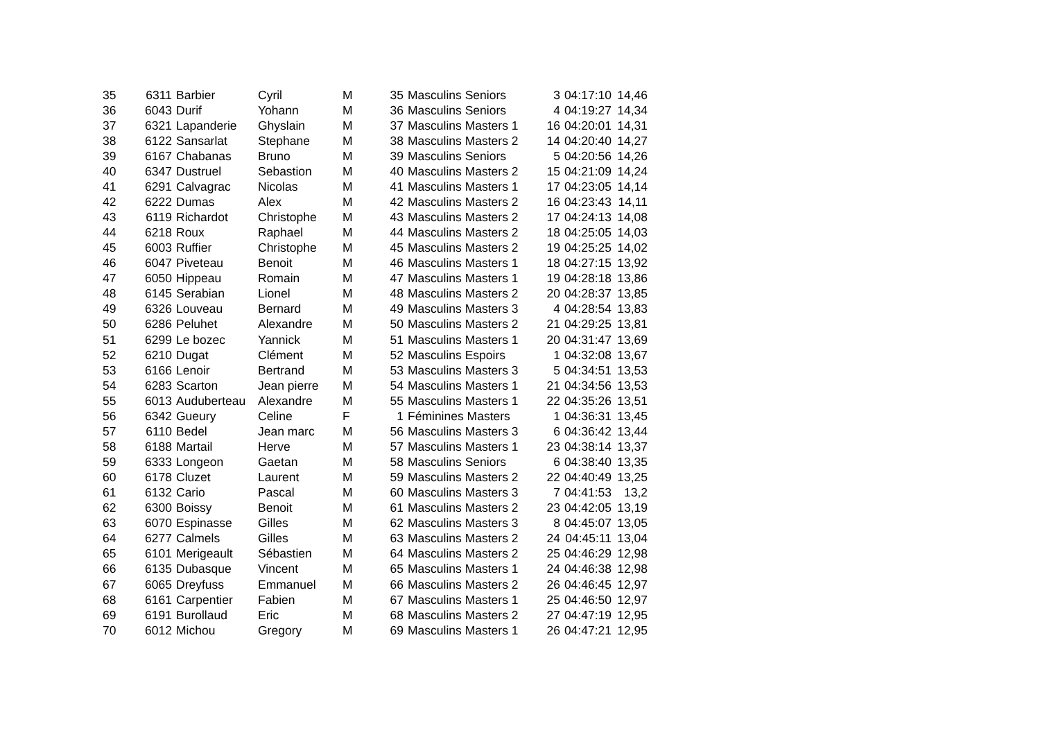| 35 | 6311 | Barbier | Cyril | M | 35 | Masculins Seniors | 3 | 04:17:10 | 14,46 |
| 36 | 6043 | Durif | Yohann | M | 36 | Masculins Seniors | 4 | 04:19:27 | 14,34 |
| 37 | 6321 | Lapanderie | Ghyslain | M | 37 | Masculins Masters 1 | 16 | 04:20:01 | 14,31 |
| 38 | 6122 | Sansarlat | Stephane | M | 38 | Masculins Masters 2 | 14 | 04:20:40 | 14,27 |
| 39 | 6167 | Chabanas | Bruno | M | 39 | Masculins Seniors | 5 | 04:20:56 | 14,26 |
| 40 | 6347 | Dustruel | Sebastion | M | 40 | Masculins Masters 2 | 15 | 04:21:09 | 14,24 |
| 41 | 6291 | Calvagrac | Nicolas | M | 41 | Masculins Masters 1 | 17 | 04:23:05 | 14,14 |
| 42 | 6222 | Dumas | Alex | M | 42 | Masculins Masters 2 | 16 | 04:23:43 | 14,11 |
| 43 | 6119 | Richardot | Christophe | M | 43 | Masculins Masters 2 | 17 | 04:24:13 | 14,08 |
| 44 | 6218 | Roux | Raphael | M | 44 | Masculins Masters 2 | 18 | 04:25:05 | 14,03 |
| 45 | 6003 | Ruffier | Christophe | M | 45 | Masculins Masters 2 | 19 | 04:25:25 | 14,02 |
| 46 | 6047 | Piveteau | Benoit | M | 46 | Masculins Masters 1 | 18 | 04:27:15 | 13,92 |
| 47 | 6050 | Hippeau | Romain | M | 47 | Masculins Masters 1 | 19 | 04:28:18 | 13,86 |
| 48 | 6145 | Serabian | Lionel | M | 48 | Masculins Masters 2 | 20 | 04:28:37 | 13,85 |
| 49 | 6326 | Louveau | Bernard | M | 49 | Masculins Masters 3 | 4 | 04:28:54 | 13,83 |
| 50 | 6286 | Peluhet | Alexandre | M | 50 | Masculins Masters 2 | 21 | 04:29:25 | 13,81 |
| 51 | 6299 | Le bozec | Yannick | M | 51 | Masculins Masters 1 | 20 | 04:31:47 | 13,69 |
| 52 | 6210 | Dugat | Clément | M | 52 | Masculins Espoirs | 1 | 04:32:08 | 13,67 |
| 53 | 6166 | Lenoir | Bertrand | M | 53 | Masculins Masters 3 | 5 | 04:34:51 | 13,53 |
| 54 | 6283 | Scarton | Jean pierre | M | 54 | Masculins Masters 1 | 21 | 04:34:56 | 13,53 |
| 55 | 6013 | Auduberteau | Alexandre | M | 55 | Masculins Masters 1 | 22 | 04:35:26 | 13,51 |
| 56 | 6342 | Gueury | Celine | F | 1 | Féminines Masters | 1 | 04:36:31 | 13,45 |
| 57 | 6110 | Bedel | Jean marc | M | 56 | Masculins Masters 3 | 6 | 04:36:42 | 13,44 |
| 58 | 6188 | Martail | Herve | M | 57 | Masculins Masters 1 | 23 | 04:38:14 | 13,37 |
| 59 | 6333 | Longeon | Gaetan | M | 58 | Masculins Seniors | 6 | 04:38:40 | 13,35 |
| 60 | 6178 | Cluzet | Laurent | M | 59 | Masculins Masters 2 | 22 | 04:40:49 | 13,25 |
| 61 | 6132 | Cario | Pascal | M | 60 | Masculins Masters 3 | 7 | 04:41:53 | 13,2 |
| 62 | 6300 | Boissy | Benoit | M | 61 | Masculins Masters 2 | 23 | 04:42:05 | 13,19 |
| 63 | 6070 | Espinasse | Gilles | M | 62 | Masculins Masters 3 | 8 | 04:45:07 | 13,05 |
| 64 | 6277 | Calmels | Gilles | M | 63 | Masculins Masters 2 | 24 | 04:45:11 | 13,04 |
| 65 | 6101 | Merigeault | Sébastien | M | 64 | Masculins Masters 2 | 25 | 04:46:29 | 12,98 |
| 66 | 6135 | Dubasque | Vincent | M | 65 | Masculins Masters 1 | 24 | 04:46:38 | 12,98 |
| 67 | 6065 | Dreyfuss | Emmanuel | M | 66 | Masculins Masters 2 | 26 | 04:46:45 | 12,97 |
| 68 | 6161 | Carpentier | Fabien | M | 67 | Masculins Masters 1 | 25 | 04:46:50 | 12,97 |
| 69 | 6191 | Burollaud | Eric | M | 68 | Masculins Masters 2 | 27 | 04:47:19 | 12,95 |
| 70 | 6012 | Michou | Gregory | M | 69 | Masculins Masters 1 | 26 | 04:47:21 | 12,95 |